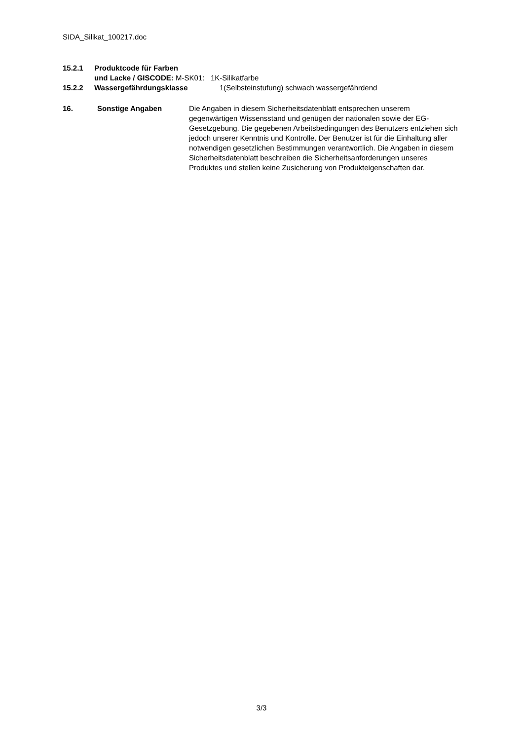SIDA_Silikat_100217.doc
15.2.1 Produktcode für Farben
und Lacke / GISCODE: M-SK01: 1K-Silikatfarbe
15.2.2 Wassergefährdungsklasse 1(Selbsteinstufung) schwach wassergefährdend
16. Sonstige Angaben Die Angaben in diesem Sicherheitsdatenblatt entsprechen unserem gegenwärtigen Wissensstand und genügen der nationalen sowie der EG-Gesetzgebung. Die gegebenen Arbeitsbedingungen des Benutzers entziehen sich jedoch unserer Kenntnis und Kontrolle. Der Benutzer ist für die Einhaltung aller notwendigen gesetzlichen Bestimmungen verantwortlich. Die Angaben in diesem Sicherheitsdatenblatt beschreiben die Sicherheitsanforderungen unseres Produktes und stellen keine Zusicherung von Produkteigenschaften dar.
3/3